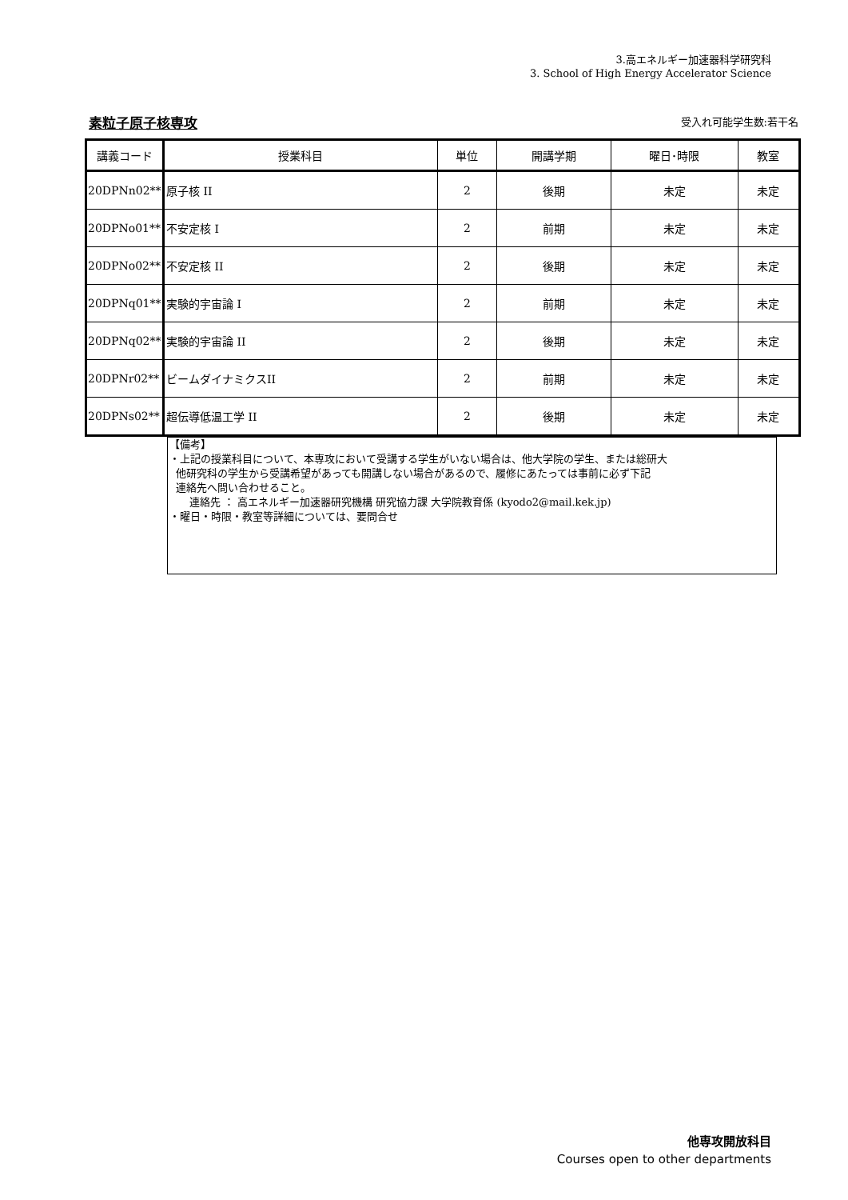3.高エネルギー加速器科学研究科
3. School of High Energy Accelerator Science
素粒子原子核専攻 受入れ可能学生数:若干名
| 講義コード | 授業科目 | 単位 | 開講学期 | 曜日･時限 | 教室 |
| --- | --- | --- | --- | --- | --- |
| 20DPNn02** | 原子核 II | 2 | 後期 | 未定 | 未定 |
| 20DPNo01** | 不安定核 I | 2 | 前期 | 未定 | 未定 |
| 20DPNo02** | 不安定核 II | 2 | 後期 | 未定 | 未定 |
| 20DPNq01** | 実験的宇宙論 I | 2 | 前期 | 未定 | 未定 |
| 20DPNq02** | 実験的宇宙論 II | 2 | 後期 | 未定 | 未定 |
| 20DPNr02** | ビームダイナミクスII | 2 | 前期 | 未定 | 未定 |
| 20DPNs02** | 超伝導低温工学 II | 2 | 後期 | 未定 | 未定 |
【備考】
・上記の授業科目について、本専攻において受講する学生がいない場合は、他大学院の学生、または総研大
他研究科の学生から受講希望があっても開講しない場合があるので、履修にあたっては事前に必ず下記
連絡先へ問い合わせること。
連絡先 ： 高エネルギー加速器研究機構 研究協力課 大学院教育係 (kyodo2@mail.kek.jp)
・曜日・時限・教室等詳細については、要問合せ
他専攻開放科目
Courses open to other departments